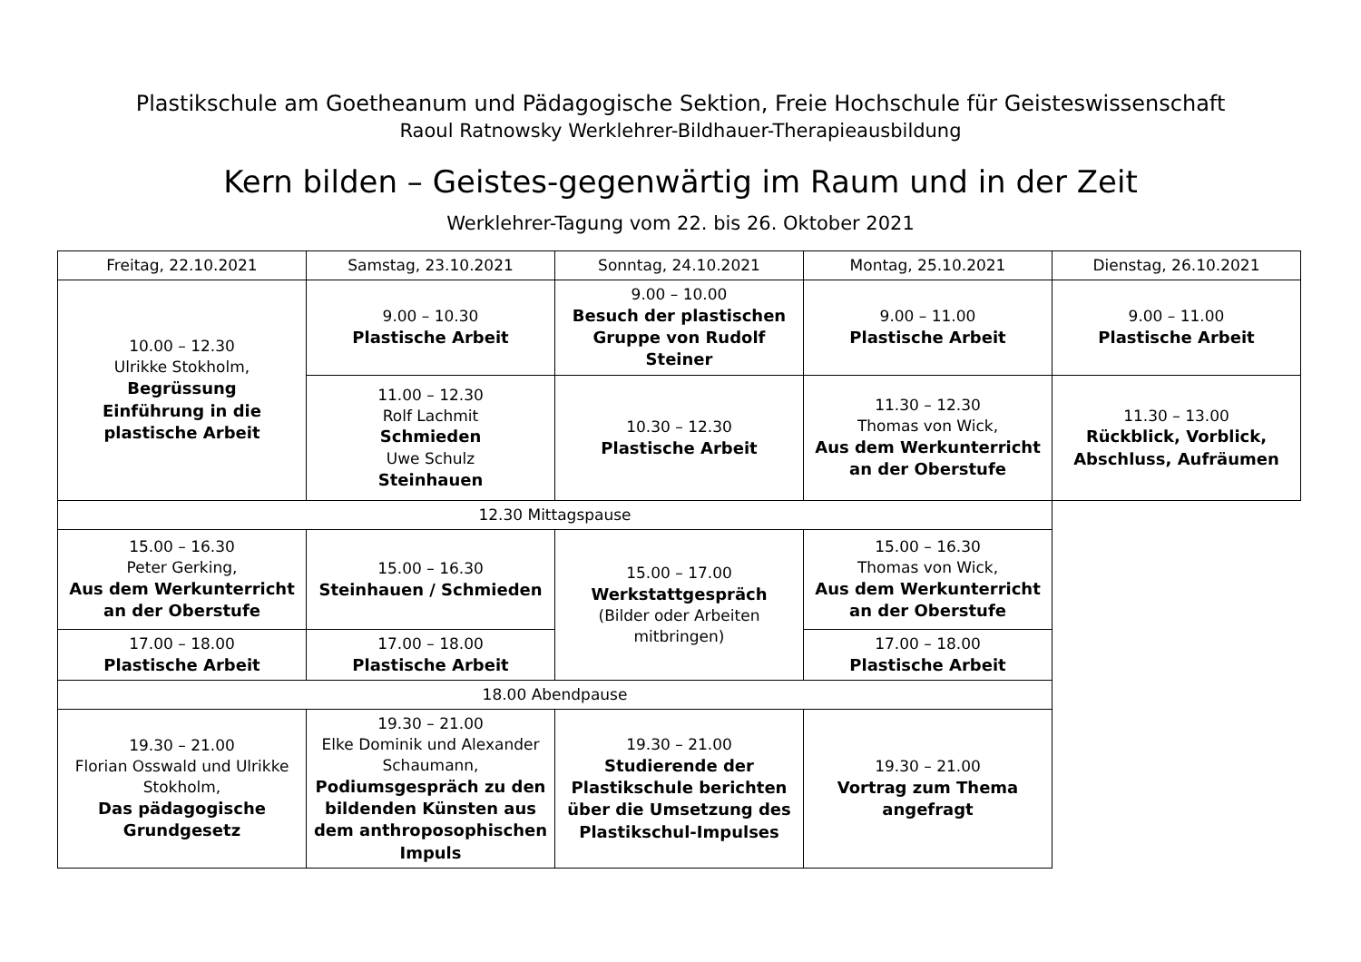Plastikschule am Goetheanum und Pädagogische Sektion, Freie Hochschule für Geisteswissenschaft
Raoul Ratnowsky Werklehrer-Bildhauer-Therapieausbildung
Kern bilden – Geistes-gegenwärtig im Raum und in der Zeit
Werklehrer-Tagung vom 22. bis 26. Oktober 2021
| Freitag, 22.10.2021 | Samstag, 23.10.2021 | Sonntag, 24.10.2021 | Montag, 25.10.2021 | Dienstag, 26.10.2021 |
| --- | --- | --- | --- | --- |
| 10.00 – 12.30 Ulrikke Stokholm, Begrüssung Einführung in die plastische Arbeit | 9.00 – 10.30 Plastische Arbeit | 9.00 – 10.00 Besuch der plastischen Gruppe von Rudolf Steiner | 9.00 – 11.00 Plastische Arbeit | 9.00 – 11.00 Plastische Arbeit |
| | 11.00 – 12.30 Rolf Lachmit Schmieden Uwe Schulz Steinhauen | 10.30 – 12.30 Plastische Arbeit | 11.30 – 12.30 Thomas von Wick, Aus dem Werkunterricht an der Oberstufe | 11.30 – 13.00 Rückblick, Vorblick, Abschluss, Aufräumen |
| 12.30 Mittagspause | | | | |
| 15.00 – 16.30 Peter Gerking, Aus dem Werkunterricht an der Oberstufe | 15.00 – 16.30 Steinhauen / Schmieden | 15.00 – 17.00 Werkstattgespräch (Bilder oder Arbeiten mitbringen) | 15.00 – 16.30 Thomas von Wick, Aus dem Werkunterricht an der Oberstufe | |
| 17.00 – 18.00 Plastische Arbeit | 17.00 – 18.00 Plastische Arbeit | | 17.00 – 18.00 Plastische Arbeit | |
| 18.00 Abendpause | | | | |
| 19.30 – 21.00 Florian Osswald und Ulrikke Stokholm, Das pädagogische Grundgesetz | 19.30 – 21.00 Elke Dominik und Alexander Schaumann, Podiumsgespräch zu den bildenden Künsten aus dem anthroposophischen Impuls | 19.30 – 21.00 Studierende der Plastikschule berichten über die Umsetzung des Plastikschul-Impulses | 19.30 – 21.00 Vortrag zum Thema angefragt | |